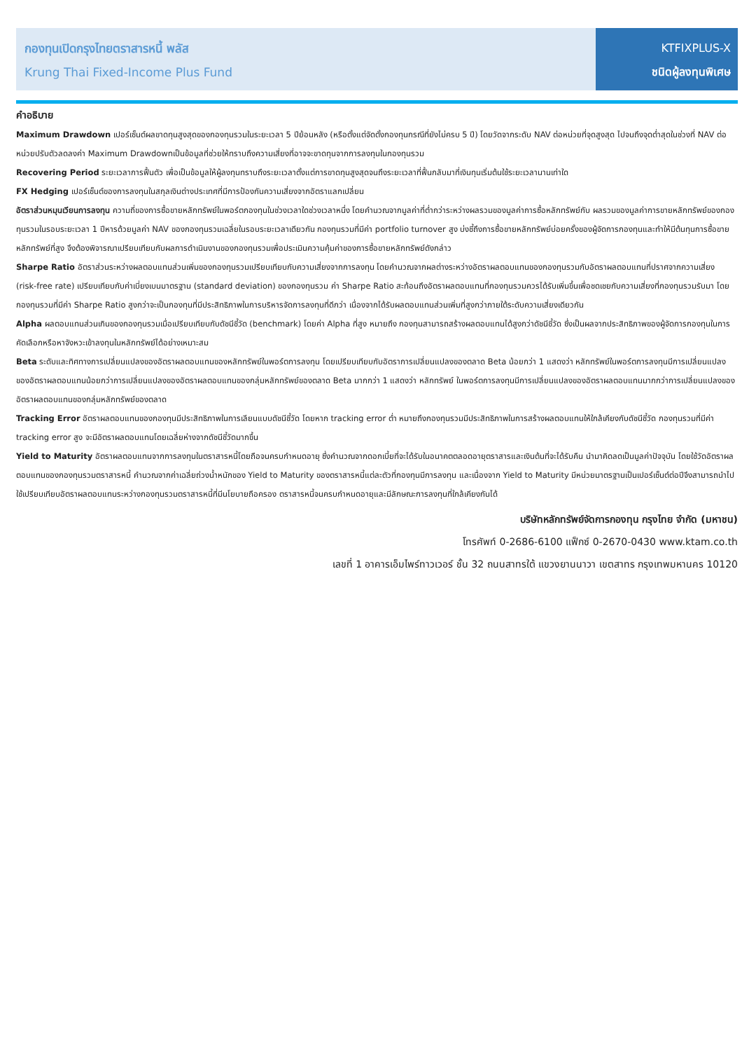กองทุนเปิดกรุงไทยตราสารหนี้ พลัส
Krung Thai Fixed-Income Plus Fund
KTFIXPLUS-X
ชนิดผู้ลงทุนพิเศษ
คำอธิบาย
Maximum Drawdown เปอร์เซ็นต์ผลขาดทุนสูงสุดของกองทุนรวมในระยะเวลา 5 ปีย้อนหลัง (หรือตั้งแต่จัดตั้งกองทุนกรณีที่ยังไม่ครบ 5 ปี) โดยวัดจากระดับ NAV ต่อหน่วยที่จุดสูงสุด ไปจนถึงจุดต่ำสุดในช่วงที่ NAV ต่อหน่วยปรับตัวลดลงค่า Maximum Drawdownเป็นข้อมูลที่ช่วยให้ทราบถึงความเสี่ยงที่อาจจะขาดทุนจากการลงทุนในกองทุนรวม
Recovering Period ระยะเวลาการฟื้นตัว เพื่อเป็นข้อมูลให้ผู้ลงทุนทราบถึงระยะเวลาตั้งแต่การขาดทุนสูงสุดจนถึงระยะเวลาที่ฟื้นกลับมาที่เงินทุนเริ่มต้นใช้ระยะเวลานานเท่าใด
FX Hedging เปอร์เซ็นต์ของการลงทุนในสกุลเงินต่างประเทศที่มีการป้องกันความเสี่ยงจากอัตราแลกเปลี่ยน
อัตราส่วนหมุนเวียนการลงทุน ความถี่ของการซื้อขายหลักทรัพย์ในพอร์ตกองทุนในช่วงเวลาใดช่วงเวลาหนึ่ง โดยคำนวณจากมูลค่าที่ต่ำกว่าระหว่างผลรวมของมูลค่าการซื้อหลักทรัพย์กับ ผลรวมของมูลค่าการขายหลักทรัพย์ของกองทุนรวมในรอบระยะเวลา 1 ปีหารด้วยมูลค่า NAV ของกองทุนรวมเฉลี่ยในรอบระยะเวลาเดียวกัน กองทุนรวมที่มีค่า portfolio turnover สูง บ่งชี้ถึงการซื้อขายหลักทรัพย์บ่อยครั้งของผู้จัดการกองทุนและทำให้มีต้นทุนการซื้อขายหลักทรัพย์ที่สูง จึงต้องพิจารณาเปรียบเทียบกับผลการดำเนินงานของกองทุนรวมเพื่อประเมินความคุ้มค่าของการซื้อขายหลักทรัพย์ดังกล่าว
Sharpe Ratio อัตราส่วนระหว่างผลตอบแทนส่วนเพิ่มของกองทุนรวมเปรียบเทียบกับความเสี่ยงจากการลงทุน โดยคำนวณจากผลต่างระหว่างอัตราผลตอบแทนของกองทุนรวมกับอัตราผลตอบแทนที่ปราศจากความเสี่ยง (risk-free rate) เปรียบเทียบกับค่าเบี่ยงเบนมาตรฐาน (standard deviation) ของกองทุนรวม ค่า Sharpe Ratio สะท้อนถึงอัตราผลตอบแทนที่กองทุนรวมควรได้รับเพิ่มขึ้นเพื่อชดเชยกับความเสี่ยงที่กองทุนรวมรับมา โดยกองทุนรวมที่มีค่า Sharpe Ratio สูงกว่าจะเป็นกองทุนที่มีประสิทธิภาพในการบริหารจัดการลงทุนที่ดีกว่า เนื่องจากได้รับผลตอบแทนส่วนเพิ่มที่สูงกว่าภายใต้ระดับความเสี่ยงเดียวกัน
Alpha ผลตอบแทนส่วนเกินของกองทุนรวมเมื่อเปรียบเทียบกับดัชนีชี้วัด (benchmark) โดยค่า Alpha ที่สูง หมายถึง กองทุนสามารถสร้างผลตอบแทนได้สูงกว่าดัชนีชี้วัด ซึ่งเป็นผลจากประสิทธิภาพของผู้จัดการกองทุนในการคัดเลือกหรือหาจังหวะเข้าลงทุนในหลักทรัพย์ได้อย่างเหมาะสม
Beta ระดับและทิศทางการเปลี่ยนแปลงของอัตราผลตอบแทนของหลักทรัพย์ในพอร์ตการลงทุน โดยเปรียบเทียบกับอัตราการเปลี่ยนแปลงของตลาด Beta น้อยกว่า 1 แสดงว่า หลักทรัพย์ในพอร์ตการลงทุนมีการเปลี่ยนแปลงของอัตราผลตอบแทนน้อยกว่าการเปลี่ยนแปลงของอัตราผลตอบแทนของกลุ่มหลักทรัพย์ของตลาด Beta มากกว่า 1 แสดงว่า หลักทรัพย์ ในพอร์ตการลงทุนมีการเปลี่ยนแปลงของอัตราผลตอบแทนมากกว่าการเปลี่ยนแปลงของอัตราผลตอบแทนของกลุ่มหลักทรัพย์ของตลาด
Tracking Error อัตราผลตอบแทนของกองทุนมีประสิทธิภาพในการเลียนแบบดัชนีชี้วัด โดยหาก tracking error ต่ำ หมายถึงกองทุนรวมมีประสิทธิภาพในการสร้างผลตอบแทนให้ใกล้เคียงกับดัชนีชี้วัด กองทุนรวมที่มีค่า tracking error สูง จะมีอัตราผลตอบแทนโดยเฉลี่ยห่างจากดัชนีชี้วัดมากขึ้น
Yield to Maturity อัตราผลตอบแทนจากการลงทุนในตราสารหนี้โดยถือจนครบกำหนดอายุ ซึ่งคำนวณจากดอกเบี้ยที่จะได้รับในอนาคตตลอดอายุตราสารและเงินต้นที่จะได้รับคืน นำมาคิดลดเป็นมูลค่าปัจจุบัน โดยใช้วัดอัตราผลตอบแทนของกองทุนรวมตราสารหนี้ คำนวณจากค่าเฉลี่ยถ่วงน้ำหนักของ Yield to Maturity ของตราสารหนี้แต่ละตัวที่กองทุนมีการลงทุน และเนื่องจาก Yield to Maturity มีหน่วยมาตรฐานเป็นเปอร์เซ็นต์ต่อปีจึงสามารถนำไปใช้เปรียบเทียบอัตราผลตอบแทนระหว่างกองทุนรวมตราสารหนี้ที่มีนโยบายถือครอง ตราสารหนี้จนครบกำหนดอายุและมีลักษณะการลงทุนที่ใกล้เคียงกันได้
บริษัทหลักทรัพย์จัดการกองทุน กรุงไทย จำกัด (มหาชน)
โทรศัพท์ 0-2686-6100 แฟ็กซ์ 0-2670-0430 www.ktam.co.th
เลขที่ 1 อาคารเอ็มไพร์ทาวเวอร์ ชั้น 32 ถนนสาทรใต้ แขวงยานนาวา เขตสาทร กรุงเทพมหานคร 10120